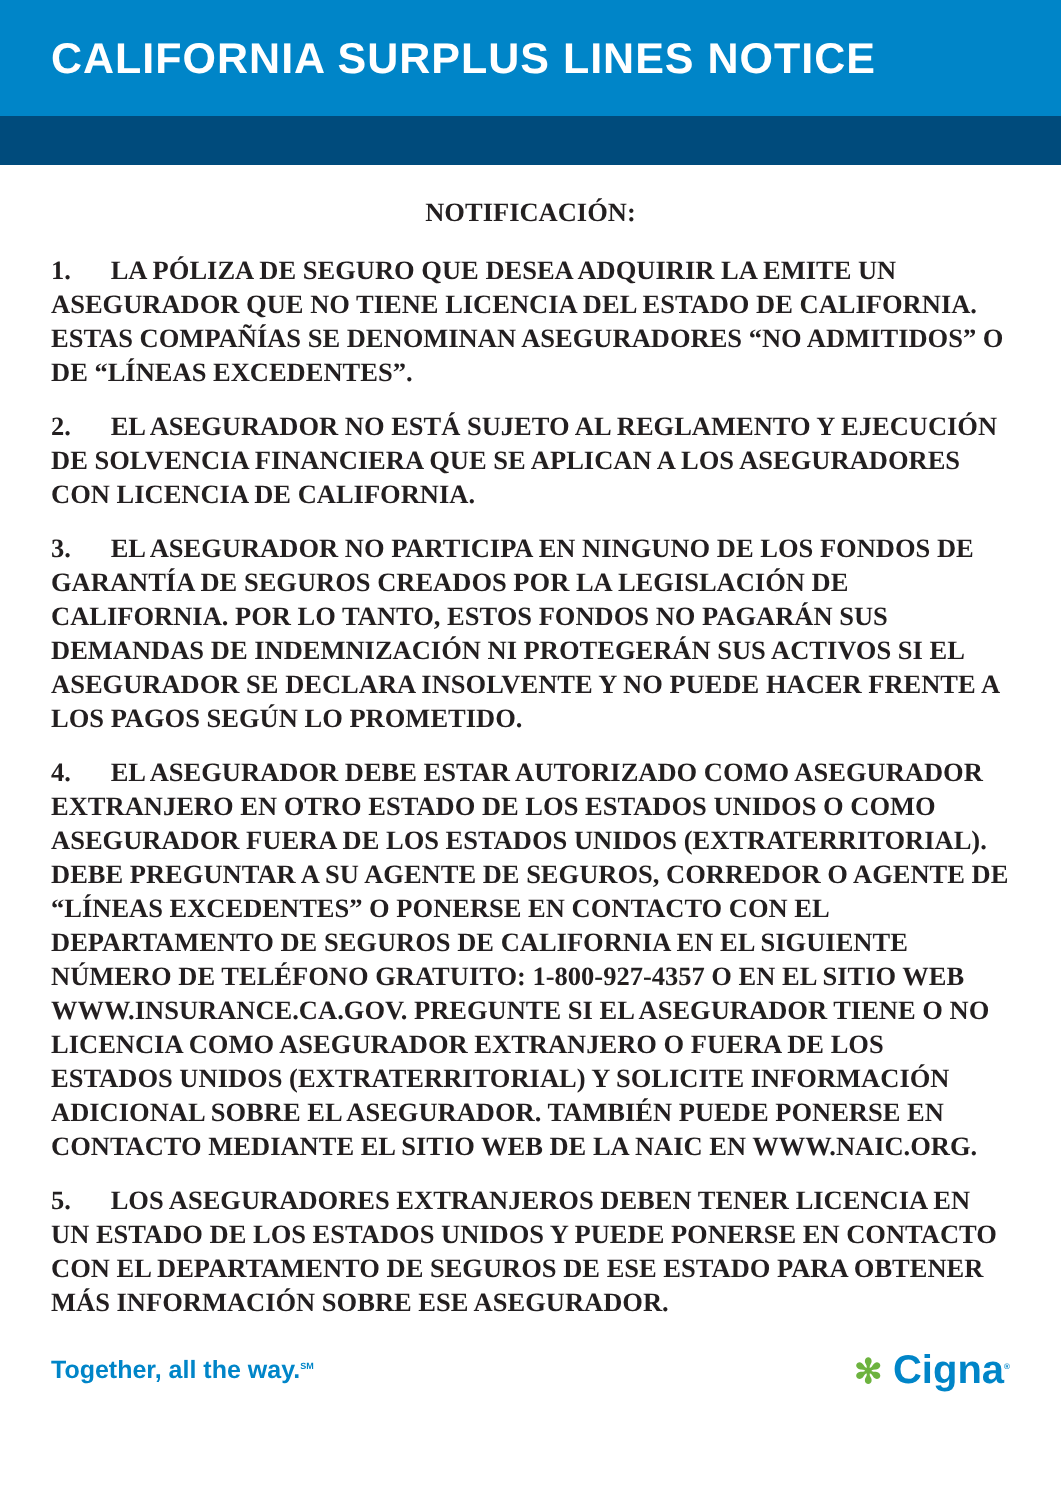CALIFORNIA SURPLUS LINES NOTICE
NOTIFICACIÓN:
1. LA PÓLIZA DE SEGURO QUE DESEA ADQUIRIR LA EMITE UN ASEGURADOR QUE NO TIENE LICENCIA DEL ESTADO DE CALIFORNIA. ESTAS COMPAÑÍAS SE DENOMINAN ASEGURADORES “NO ADMITIDOS” O DE “LÍNEAS EXCEDENTES”.
2. EL ASEGURADOR NO ESTÁ SUJETO AL REGLAMENTO Y EJECUCIÓN DE SOLVENCIA FINANCIERA QUE SE APLICAN A LOS ASEGURADORES CON LICENCIA DE CALIFORNIA.
3. EL ASEGURADOR NO PARTICIPA EN NINGUNO DE LOS FONDOS DE GARANTÍA DE SEGUROS CREADOS POR LA LEGISLACIÓN DE CALIFORNIA. POR LO TANTO, ESTOS FONDOS NO PAGARÁN SUS DEMANDAS DE INDEMNIZACIÓN NI PROTEGERÁN SUS ACTIVOS SI EL ASEGURADOR SE DECLARA INSOLVENTE Y NO PUEDE HACER FRENTE A LOS PAGOS SEGÚN LO PROMETIDO.
4. EL ASEGURADOR DEBE ESTAR AUTORIZADO COMO ASEGURADOR EXTRANJERO EN OTRO ESTADO DE LOS ESTADOS UNIDOS O COMO ASEGURADOR FUERA DE LOS ESTADOS UNIDOS (EXTRATERRITORIAL). DEBE PREGUNTAR A SU AGENTE DE SEGUROS, CORREDOR O AGENTE DE “LÍNEAS EXCEDENTES” O PONERSE EN CONTACTO CON EL DEPARTAMENTO DE SEGUROS DE CALIFORNIA EN EL SIGUIENTE NÚMERO DE TELÉFONO GRATUITO: 1-800-927-4357 O EN EL SITIO WEB WWW.INSURANCE.CA.GOV. PREGUNTE SI EL ASEGURADOR TIENE O NO LICENCIA COMO ASEGURADOR EXTRANJERO O FUERA DE LOS ESTADOS UNIDOS (EXTRATERRITORIAL) Y SOLICITE INFORMACIÓN ADICIONAL SOBRE EL ASEGURADOR. TAMBIÉN PUEDE PONERSE EN CONTACTO MEDIANTE EL SITIO WEB DE LA NAIC EN WWW.NAIC.ORG.
5. LOS ASEGURADORES EXTRANJEROS DEBEN TENER LICENCIA EN UN ESTADO DE LOS ESTADOS UNIDOS Y PUEDE PONERSE EN CONTACTO CON EL DEPARTAMENTO DE SEGUROS DE ESE ESTADO PARA OBTENER MÁS INFORMACIÓN SOBRE ESE ASEGURADOR.
Together, all the way.<sup>SM</sup>
✻ Cigna<sup>®</sup>